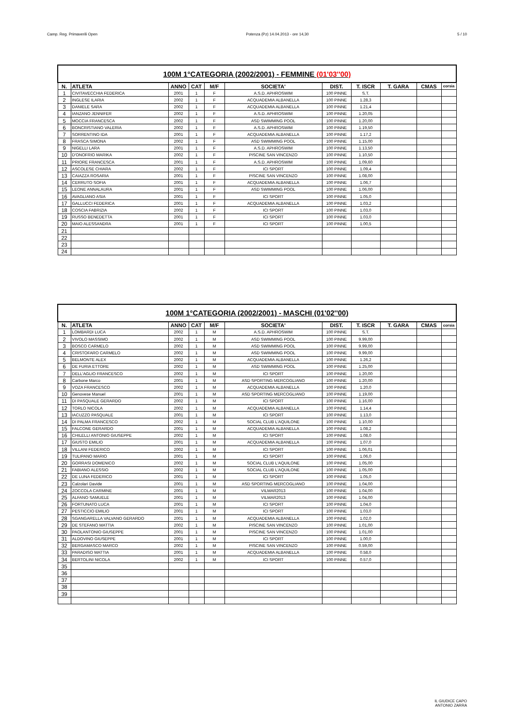Camp. Reg. Primaverili Open Potenza (Pz) 14.04.2013 - ore 14,30 5 / 10
| 100M 1°CATEGORIA (2002/2001) - FEMMINE (01'03''00) | | | | | | | | | | |
| N. | ATLETA | ANNO | CAT | M/F | SOCIETA' | DIST. | T. ISCR | T. GARA | CMAS | corsia |
| 1 | CIVITAVECCHIA FEDERICA | 2001 | 1 | F | A.S.D. APHROSWIM | 100 PINNE | S.T. | | | |
| 2 | INGLESE ILARIA | 2002 | 1 | F | ACQUADEMIA ALBANELLA | 100 PINNE | 1.28,3 | | | |
| 3 | DANIELE SARA | 2002 | 1 | F | ACQUADEMIA ALBANELLA | 100 PINNE | 1.21,4 | | | |
| 4 | IANZANO JENNIFER | 2002 | 1 | F | A.S.D. APHROSWIM | 100 PINNE | 1.20,05 | | | |
| 5 | MOCCIA FRANCESCA | 2002 | 1 | F | ASD SWIMMING POOL | 100 PINNE | 1.20,00 | | | |
| 6 | BONCRISTIANO VALERIA | 2002 | 1 | F | A.S.D. APHROSWIM | 100 PINNE | 1.19,50 | | | |
| 7 | SORRENTINO IDA | 2001 | 1 | F | ACQUADEMIA ALBANELLA | 100 PINNE | 1.17,2 | | | |
| 8 | FRASCA SIMONA | 2002 | 1 | F | ASD SWIMMING POOL | 100 PINNE | 1.15,00 | | | |
| 9 | NIGELLI LARA | 2001 | 1 | F | A.S.D. APHROSWIM | 100 PINNE | 1.13,50 | | | |
| 10 | D'ONOFRIO MARIKA | 2002 | 1 | F | PISCINE SAN VINCENZO | 100 PINNE | 1.10,50 | | | |
| 11 | PRIORE FRANCESCA | 2001 | 1 | F | A.S.D. APHROSWIM | 100 PINNE | 1.09,60 | | | |
| 12 | ASCOLESE CHIARA | 2002 | 1 | F | ICI SPORT | 100 PINNE | 1.09,4 | | | |
| 13 | CAIAZZA ROSARIA | 2001 | 1 | F | PISCINE SAN VINCENZO | 100 PINNE | 1.08,00 | | | |
| 14 | CERRUTO SOFIA | 2001 | 1 | F | ACQUADEMIA ALBANELLA | 100 PINNE | 1.06,7 | | | |
| 15 | LEONE ANNALAURA | 2001 | 1 | F | ASD SWIMMING POOL | 100 PINNE | 1.06,00 | | | |
| 16 | AVAGLIANO ASIA | 2001 | 1 | F | ICI SPORT | 100 PINNE | 1.05,0 | | | |
| 17 | GALLUCCI FEDERICA | 2001 | 1 | F | ACQUADEMIA ALBANELLA | 100 PINNE | 1.03,2 | | | |
| 18 | COSCIA FABRIZIA | 2002 | 1 | F | ICI SPORT | 100 PINNE | 1.03,0 | | | |
| 19 | RUSSO BENEDETTA | 2001 | 1 | F | ICI SPORT | 100 PINNE | 1.03,0 | | | |
| 20 | MAIO ALESSANDRA | 2001 | 1 | F | ICI SPORT | 100 PINNE | 1.00,5 | | | |
| 21 | | | | | | | | | | |
| 22 | | | | | | | | | | |
| 23 | | | | | | | | | | |
| 24 | | | | | | | | | | |
| 100M 1°CATEGORIA (2002/2001) - MASCHI (01'02''00) | | | | | | | | | | |
| N. | ATLETA | ANNO | CAT | M/F | SOCIETA' | DIST. | T. ISCR | T. GARA | CMAS | corsia |
| 1 | LOMBARDI LUCA | 2002 | 1 | M | A.S.D. APHROSWIM | 100 PINNE | S.T. | | | |
| 2 | VIVOLO MASSIMO | 2002 | 1 | M | ASD SWIMMING POOL | 100 PINNE | 9.99,00 | | | |
| 3 | BOSCO CARMELO | 2002 | 1 | M | ASD SWIMMING POOL | 100 PINNE | 9.99,00 | | | |
| 4 | CRISTOFARO CARMELO | 2002 | 1 | M | ASD SWIMMING POOL | 100 PINNE | 9.99,00 | | | |
| 5 | BELMONTE ALEX | 2002 | 1 | M | ACQUADEMIA ALBANELLA | 100 PINNE | 1.26,2 | | | |
| 6 | DE FURIA ETTORE | 2002 | 1 | M | ASD SWIMMING POOL | 100 PINNE | 1.25,00 | | | |
| 7 | DELL'AGLIO FRANCESCO | 2002 | 1 | M | ICI SPORT | 100 PINNE | 1.20,00 | | | |
| 8 | Carbone Marco | 2001 | 1 | M | ASD SPORTING MERCOGLIANO | 100 PINNE | 1.20,00 | | | |
| 9 | VOZA FRANCESCO | 2002 | 1 | M | ACQUADEMIA ALBANELLA | 100 PINNE | 1.20,0 | | | |
| 10 | Genovese Manuel | 2001 | 1 | M | ASD SPORTING MERCOGLIANO | 100 PINNE | 1.19,00 | | | |
| 11 | DI PASQUALE GERARDO | 2002 | 1 | M | ICI SPORT | 100 PINNE | 1.16,00 | | | |
| 12 | TORLO NICOLA | 2002 | 1 | M | ACQUADEMIA ALBANELLA | 100 PINNE | 1.14,4 | | | |
| 13 | IACUZZO PASQUALE | 2001 | 1 | M | ICI SPORT | 100 PINNE | 1.13,0 | | | |
| 14 | DI PALMA FRANCESCO | 2002 | 1 | M | SOCIAL CLUB L'AQUILONE | 100 PINNE | 1.10,00 | | | |
| 15 | FALCONE GERARDO | 2001 | 1 | M | ACQUADEMIA ALBANELLA | 100 PINNE | 1.08,2 | | | |
| 16 | CHILELLI ANTONIO GIUSEPPE | 2002 | 1 | M | ICI SPORT | 100 PINNE | 1.08,0 | | | |
| 17 | GIUSTO EMILIO | 2001 | 1 | M | ACQUADEMIA ALBANELLA | 100 PINNE | 1.07,0 | | | |
| 18 | VILLANI FEDERICO | 2002 | 1 | M | ICI SPORT | 100 PINNE | 1.06,01 | | | |
| 19 | TULIPANO MARIO | 2001 | 1 | M | ICI SPORT | 100 PINNE | 1.06,0 | | | |
| 20 | GORRASI DOMENICO | 2002 | 1 | M | SOCIAL CLUB L'AQUILONE | 100 PINNE | 1.05,00 | | | |
| 21 | FABIANO ALESSIO | 2002 | 1 | M | SOCIAL CLUB L'AQUILONE | 100 PINNE | 1.05,00 | | | |
| 22 | DE LUNA FEDERICO | 2001 | 1 | M | ICI SPORT | 100 PINNE | 1.05,0 | | | |
| 23 | Calzolari Davide | 2001 | 1 | M | ASD SPORTING MERCOGLIANO | 100 PINNE | 1.04,00 | | | |
| 24 | ZOCCOLA CARMINE | 2001 | 1 | M | VILMAR2013 | 100 PINNE | 1.04,00 | | | |
| 25 | ALFANO SAMUELE | 2001 | 1 | M | VILMAR2013 | 100 PINNE | 1.04,00 | | | |
| 26 | FORTUNATO LUCA | 2001 | 1 | M | ICI SPORT | 100 PINNE | 1.04,0 | | | |
| 27 | PESTICCIO EMILIO | 2001 | 1 | M | ICI SPORT | 100 PINNE | 1.03,0 | | | |
| 28 | SGANGARELLA VALVANO GERARDO | 2001 | 1 | M | ACQUADEMIA ALBANELLA | 100 PINNE | 1.02,0 | | | |
| 29 | DE STEFANO MATTIA | 2002 | 1 | M | PISCINE SAN VINCENZO | 100 PINNE | 1.01,00 | | | |
| 30 | PAOLANTONIO GIUSEPPE | 2001 | 1 | M | PISCINE SAN VINCENZO | 100 PINNE | 1.01,00 | | | |
| 31 | ALDOVINO GIUSEPPE | 2001 | 1 | M | ICI SPORT | 100 PINNE | 1.00,0 | | | |
| 32 | BERGAMASCO MARCO | 2002 | 1 | M | PISCINE SAN VINCENZO | 100 PINNE | 0.59,00 | | | |
| 33 | PARADISO MATTIA | 2001 | 1 | M | ACQUADEMIA ALBANELLA | 100 PINNE | 0.58,0 | | | |
| 34 | BERTOLINI NICOLA | 2002 | 1 | M | ICI SPORT | 100 PINNE | 0.57,0 | | | |
| 35 | | | | | | | | | | |
| 36 | | | | | | | | | | |
| 37 | | | | | | | | | | |
| 38 | | | | | | | | | | |
| 39 | | | | | | | | | | |
IL GIUDICE CAPO
ANTONIO ZARRA